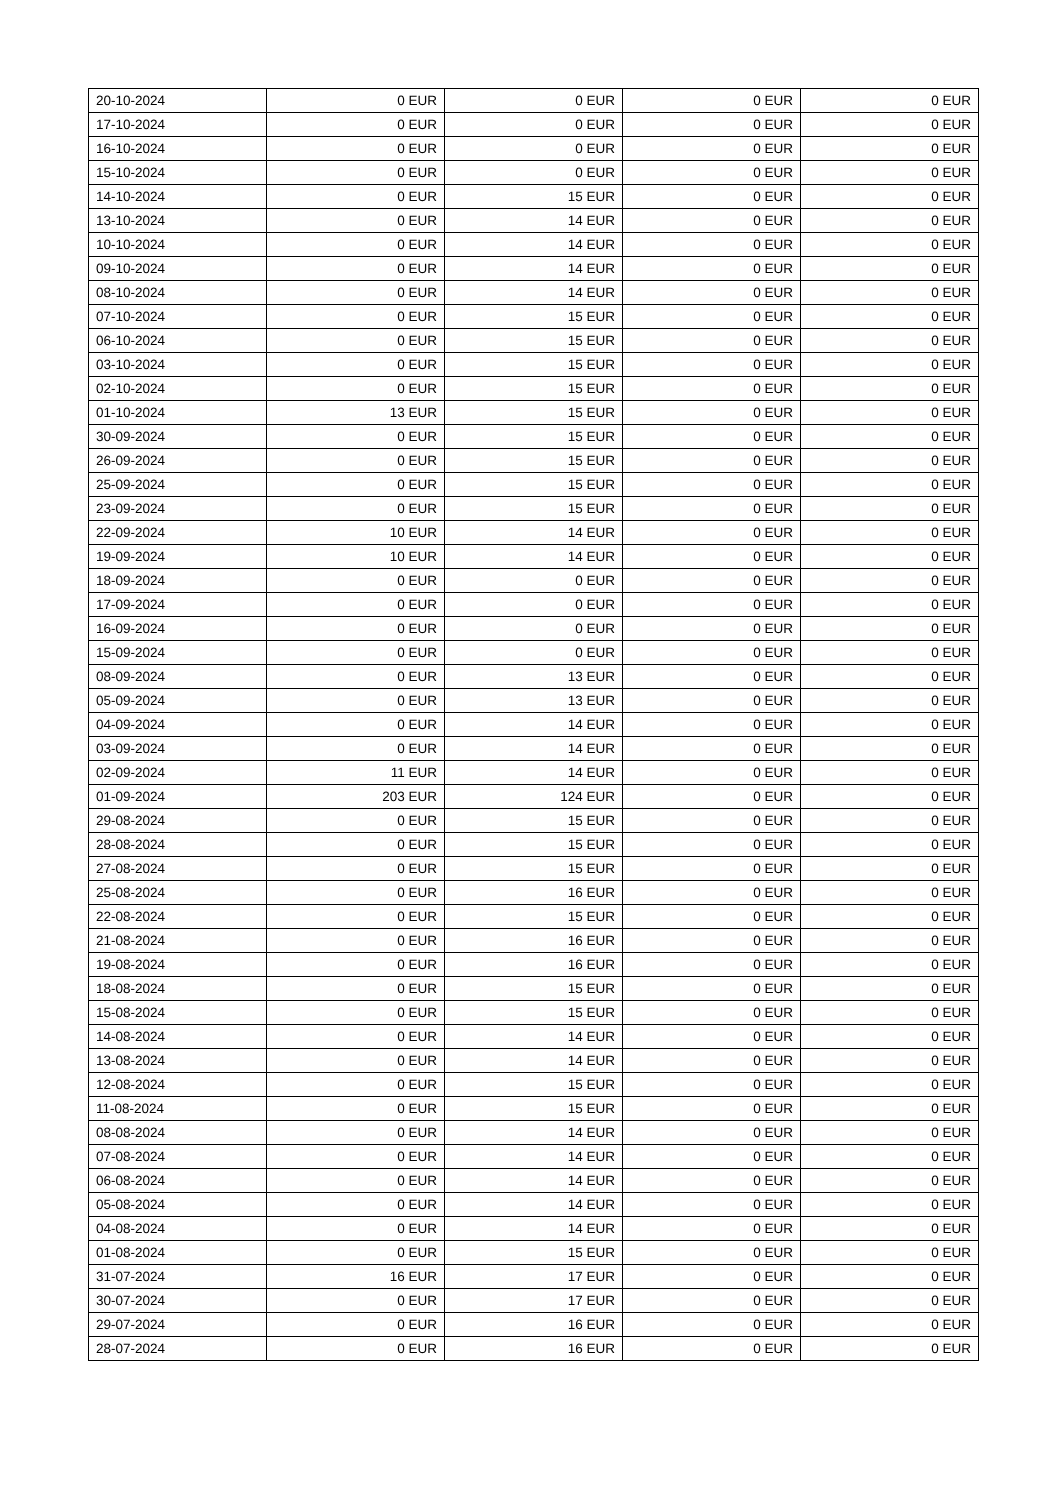| 20-10-2024 | 0 EUR | 0 EUR | 0 EUR | 0 EUR |
| 17-10-2024 | 0 EUR | 0 EUR | 0 EUR | 0 EUR |
| 16-10-2024 | 0 EUR | 0 EUR | 0 EUR | 0 EUR |
| 15-10-2024 | 0 EUR | 0 EUR | 0 EUR | 0 EUR |
| 14-10-2024 | 0 EUR | 15 EUR | 0 EUR | 0 EUR |
| 13-10-2024 | 0 EUR | 14 EUR | 0 EUR | 0 EUR |
| 10-10-2024 | 0 EUR | 14 EUR | 0 EUR | 0 EUR |
| 09-10-2024 | 0 EUR | 14 EUR | 0 EUR | 0 EUR |
| 08-10-2024 | 0 EUR | 14 EUR | 0 EUR | 0 EUR |
| 07-10-2024 | 0 EUR | 15 EUR | 0 EUR | 0 EUR |
| 06-10-2024 | 0 EUR | 15 EUR | 0 EUR | 0 EUR |
| 03-10-2024 | 0 EUR | 15 EUR | 0 EUR | 0 EUR |
| 02-10-2024 | 0 EUR | 15 EUR | 0 EUR | 0 EUR |
| 01-10-2024 | 13 EUR | 15 EUR | 0 EUR | 0 EUR |
| 30-09-2024 | 0 EUR | 15 EUR | 0 EUR | 0 EUR |
| 26-09-2024 | 0 EUR | 15 EUR | 0 EUR | 0 EUR |
| 25-09-2024 | 0 EUR | 15 EUR | 0 EUR | 0 EUR |
| 23-09-2024 | 0 EUR | 15 EUR | 0 EUR | 0 EUR |
| 22-09-2024 | 10 EUR | 14 EUR | 0 EUR | 0 EUR |
| 19-09-2024 | 10 EUR | 14 EUR | 0 EUR | 0 EUR |
| 18-09-2024 | 0 EUR | 0 EUR | 0 EUR | 0 EUR |
| 17-09-2024 | 0 EUR | 0 EUR | 0 EUR | 0 EUR |
| 16-09-2024 | 0 EUR | 0 EUR | 0 EUR | 0 EUR |
| 15-09-2024 | 0 EUR | 0 EUR | 0 EUR | 0 EUR |
| 08-09-2024 | 0 EUR | 13 EUR | 0 EUR | 0 EUR |
| 05-09-2024 | 0 EUR | 13 EUR | 0 EUR | 0 EUR |
| 04-09-2024 | 0 EUR | 14 EUR | 0 EUR | 0 EUR |
| 03-09-2024 | 0 EUR | 14 EUR | 0 EUR | 0 EUR |
| 02-09-2024 | 11 EUR | 14 EUR | 0 EUR | 0 EUR |
| 01-09-2024 | 203 EUR | 124 EUR | 0 EUR | 0 EUR |
| 29-08-2024 | 0 EUR | 15 EUR | 0 EUR | 0 EUR |
| 28-08-2024 | 0 EUR | 15 EUR | 0 EUR | 0 EUR |
| 27-08-2024 | 0 EUR | 15 EUR | 0 EUR | 0 EUR |
| 25-08-2024 | 0 EUR | 16 EUR | 0 EUR | 0 EUR |
| 22-08-2024 | 0 EUR | 15 EUR | 0 EUR | 0 EUR |
| 21-08-2024 | 0 EUR | 16 EUR | 0 EUR | 0 EUR |
| 19-08-2024 | 0 EUR | 16 EUR | 0 EUR | 0 EUR |
| 18-08-2024 | 0 EUR | 15 EUR | 0 EUR | 0 EUR |
| 15-08-2024 | 0 EUR | 15 EUR | 0 EUR | 0 EUR |
| 14-08-2024 | 0 EUR | 14 EUR | 0 EUR | 0 EUR |
| 13-08-2024 | 0 EUR | 14 EUR | 0 EUR | 0 EUR |
| 12-08-2024 | 0 EUR | 15 EUR | 0 EUR | 0 EUR |
| 11-08-2024 | 0 EUR | 15 EUR | 0 EUR | 0 EUR |
| 08-08-2024 | 0 EUR | 14 EUR | 0 EUR | 0 EUR |
| 07-08-2024 | 0 EUR | 14 EUR | 0 EUR | 0 EUR |
| 06-08-2024 | 0 EUR | 14 EUR | 0 EUR | 0 EUR |
| 05-08-2024 | 0 EUR | 14 EUR | 0 EUR | 0 EUR |
| 04-08-2024 | 0 EUR | 14 EUR | 0 EUR | 0 EUR |
| 01-08-2024 | 0 EUR | 15 EUR | 0 EUR | 0 EUR |
| 31-07-2024 | 16 EUR | 17 EUR | 0 EUR | 0 EUR |
| 30-07-2024 | 0 EUR | 17 EUR | 0 EUR | 0 EUR |
| 29-07-2024 | 0 EUR | 16 EUR | 0 EUR | 0 EUR |
| 28-07-2024 | 0 EUR | 16 EUR | 0 EUR | 0 EUR |